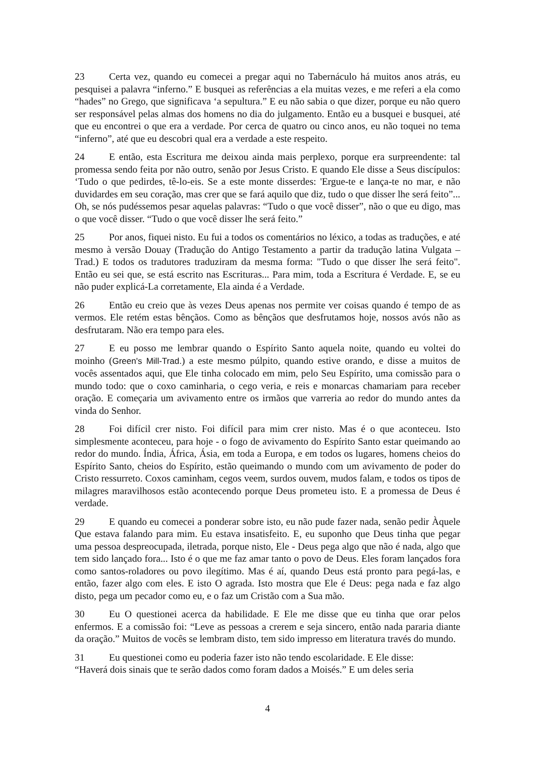23 Certa vez, quando eu comecei a pregar aqui no Tabernáculo há muitos anos atrás, eu pesquisei a palavra “inferno.” E busquei as referências a ela muitas vezes, e me referi a ela como “hades” no Grego, que significava ‘a sepultura.” E eu não sabia o que dizer, porque eu não quero ser responsável pelas almas dos homens no dia do julgamento. Então eu a busquei e busquei, até que eu encontrei o que era a verdade. Por cerca de quatro ou cinco anos, eu não toquei no tema “inferno”, até que eu descobri qual era a verdade a este respeito.
24 E então, esta Escritura me deixou ainda mais perplexo, porque era surpreendente: tal promessa sendo feita por não outro, senão por Jesus Cristo. E quando Ele disse a Seus discípulos: ‘Tudo o que pedirdes, tê-lo-eis. Se a este monte disserdes: 'Ergue-te e lança-te no mar, e não duvidardes em seu coração, mas crer que se fará aquilo que diz, tudo o que disser lhe será feito”... Oh, se nós pudéssemos pesar aquelas palavras: “Tudo o que você disser”, não o que eu digo, mas o que você disser. “Tudo o que você disser lhe será feito.”
25 Por anos, fiquei nisto. Eu fui a todos os comentários no léxico, a todas as traduções, e até mesmo à versão Douay (Tradução do Antigo Testamento a partir da tradução latina Vulgata – Trad.) E todos os tradutores traduziram da mesma forma: "Tudo o que disser lhe será feito". Então eu sei que, se está escrito nas Escrituras... Para mim, toda a Escritura é Verdade. E, se eu não puder explicá-La corretamente, Ela ainda é a Verdade.
26 Então eu creio que às vezes Deus apenas nos permite ver coisas quando é tempo de as vermos. Ele retém estas bênçãos. Como as bênçãos que desfrutamos hoje, nossos avós não as desfrutaram. Não era tempo para eles.
27 E eu posso me lembrar quando o Espírito Santo aquela noite, quando eu voltei do moinho (Green's Mill-Trad.) a este mesmo púlpito, quando estive orando, e disse a muitos de vocês assentados aqui, que Ele tinha colocado em mim, pelo Seu Espírito, uma comissão para o mundo todo: que o coxo caminharia, o cego veria, e reis e monarcas chamariam para receber oração. E começaria um avivamento entre os irmãos que varreria ao redor do mundo antes da vinda do Senhor.
28 Foi difícil crer nisto. Foi difícil para mim crer nisto. Mas é o que aconteceu. Isto simplesmente aconteceu, para hoje - o fogo de avivamento do Espírito Santo estar queimando ao redor do mundo. Índia, África, Ásia, em toda a Europa, e em todos os lugares, homens cheios do Espírito Santo, cheios do Espírito, estão queimando o mundo com um avivamento de poder do Cristo ressurreto. Coxos caminham, cegos veem, surdos ouvem, mudos falam, e todos os tipos de milagres maravilhosos estão acontecendo porque Deus prometeu isto. E a promessa de Deus é verdade.
29 E quando eu comecei a ponderar sobre isto, eu não pude fazer nada, senão pedir Àquele Que estava falando para mim. Eu estava insatisfeito. E, eu suponho que Deus tinha que pegar uma pessoa despreocupada, iletrada, porque nisto, Ele - Deus pega algo que não é nada, algo que tem sido lançado fora... Isto é o que me faz amar tanto o povo de Deus. Eles foram lançados fora como santos-roladores ou povo ilegítimo. Mas é aí, quando Deus está pronto para pegá-las, e então, fazer algo com eles. E isto O agrada. Isto mostra que Ele é Deus: pega nada e faz algo disto, pega um pecador como eu, e o faz um Cristão com a Sua mão.
30 Eu O questionei acerca da habilidade. E Ele me disse que eu tinha que orar pelos enfermos. E a comissão foi: “Leve as pessoas a crerem e seja sincero, então nada pararia diante da oração.” Muitos de vocês se lembram disto, tem sido impresso em literatura través do mundo.
31 Eu questionei como eu poderia fazer isto não tendo escolaridade. E Ele disse:
“Haverá dois sinais que te serão dados como foram dados a Moisés.” E um deles seria
4